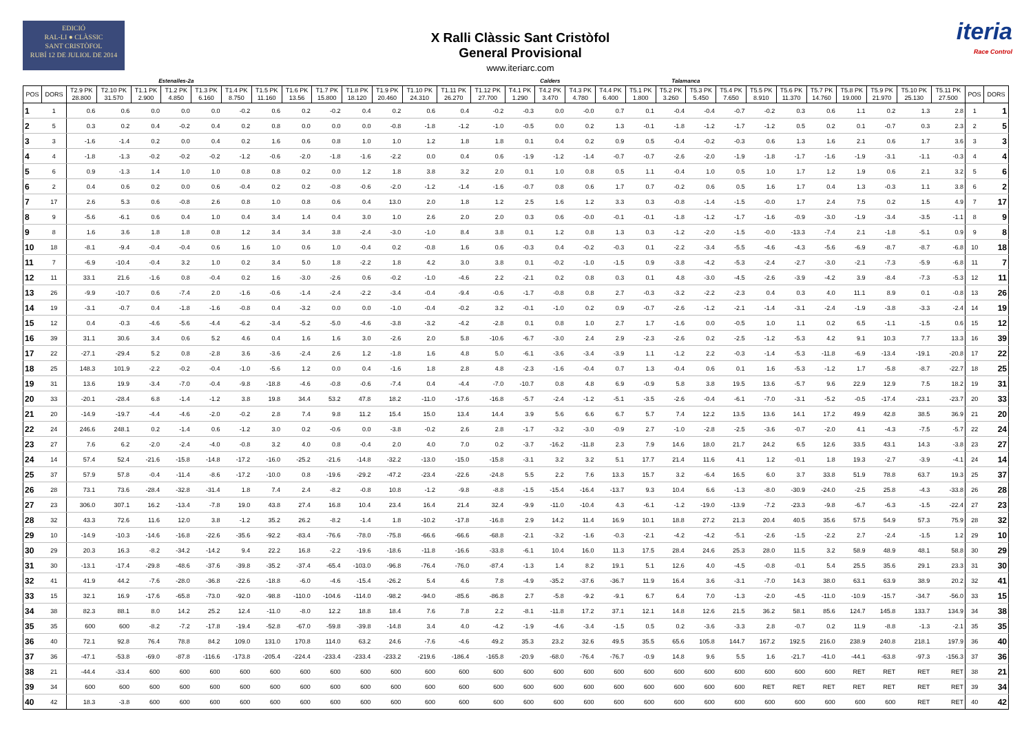EDICIÓ
RAL-LI ● CLÀSSIC
SANT CRISTÒFOL
RUBÍ 12 DE JULIOL DE 2014
X Ralli Clàssic Sant Cristòfol
General Provisional
www.iteriarc.com
iteria
Race Control
| | | | | Estenalles-2a | | | | | | | | | | | | Calders | | | | | Talamanca | | | | | | | | | | | |
| --- | --- | --- | --- | --- | --- | --- | --- | --- | --- | --- | --- | --- | --- | --- | --- | --- | --- | --- | --- | --- | --- | --- | --- | --- | --- | --- | --- | --- | --- | --- | --- | --- |
| POS | DORS | T2.9 PK 28.800 | T2.10 PK 31.570 | T1.1 PK 2.900 | T1.2 PK 4.850 | T1.3 PK 6.160 | T1.4 PK 8.750 | T1.5 PK 11.160 | T1.6 PK 13.56 | T1.7 PK 15.800 | T1.8 PK 18.120 | T1.9 PK 20.460 | T1.10 PK 24.310 | T1.11 PK 26.270 | T1.12 PK 27.700 | T4.1 PK 1.290 | T4.2 PK 3.470 | T4.3 PK 4.780 | T4.4 PK 6.400 | T5.1 PK 1.800 | T5.2 PK 3.260 | T5.3 PK 5.450 | T5.4 PK 7.650 | T5.5 PK 8.910 | T5.6 PK 11.370 | T5.7 PK 14.760 | T5.8 PK 19.000 | T5.9 PK 21.970 | T5.10 PK 25.130 | T5.11 PK 27.500 | POS | DORS |
| 1 | 1 | 0.6 | 0.6 | 0.0 | 0.0 | 0.0 | -0.2 | 0.6 | 0.2 | -0.2 | 0.4 | 0.2 | 0.6 | 0.4 | -0.2 | -0.3 | 0.0 | -0.0 | 0.7 | 0.1 | -0.4 | -0.4 | -0.7 | -0.2 | 0.3 | 0.6 | 1.1 | 0.2 | 1.3 | 2.8 | 1 | 1 |
| 2 | 5 | 0.3 | 0.2 | 0.4 | -0.2 | 0.4 | 0.2 | 0.8 | 0.0 | 0.0 | 0.0 | -0.8 | -1.8 | -1.2 | -1.0 | -0.5 | 0.0 | 0.2 | 1.3 | -0.1 | -1.8 | -1.2 | -1.7 | -1.2 | 0.5 | 0.2 | 0.1 | -0.7 | 0.3 | 2.3 | 2 | 5 |
| 3 | 3 | -1.6 | -1.4 | 0.2 | 0.0 | 0.4 | 0.2 | 1.6 | 0.6 | 0.8 | 1.0 | 1.0 | 1.2 | 1.8 | 1.8 | 0.1 | 0.4 | 0.2 | 0.9 | 0.5 | -0.4 | -0.2 | -0.3 | 0.6 | 1.3 | 1.6 | 2.1 | 0.6 | 1.7 | 3.6 | 3 | 3 |
| 4 | 4 | -1.8 | -1.3 | -0.2 | -0.2 | -0.2 | -1.2 | -0.6 | -2.0 | -1.8 | -1.6 | -2.2 | 0.0 | 0.4 | 0.6 | -1.9 | -1.2 | -1.4 | -0.7 | -0.7 | -2.6 | -2.0 | -1.9 | -1.8 | -1.7 | -1.6 | -1.9 | -3.1 | -1.1 | -0.3 | 4 | 4 |
| 5 | 6 | 0.9 | -1.3 | 1.4 | 1.0 | 1.0 | 0.8 | 0.8 | 0.2 | 0.0 | 1.2 | 1.8 | 3.8 | 3.2 | 2.0 | 0.1 | 1.0 | 0.8 | 0.5 | 1.1 | -0.4 | 1.0 | 0.5 | 1.0 | 1.7 | 1.2 | 1.9 | 0.6 | 2.1 | 3.2 | 5 | 6 |
| 6 | 2 | 0.4 | 0.6 | 0.2 | 0.0 | 0.6 | -0.4 | 0.2 | 0.2 | -0.8 | -0.6 | -2.0 | -1.2 | -1.4 | -1.6 | -0.7 | 0.8 | 0.6 | 1.7 | 0.7 | -0.2 | 0.6 | 0.5 | 1.6 | 1.7 | 0.4 | 1.3 | -0.3 | 1.1 | 3.8 | 6 | 2 |
| 7 | 17 | 2.6 | 5.3 | 0.6 | -0.8 | 2.6 | 0.8 | 1.0 | 0.8 | 0.6 | 0.4 | 13.0 | 2.0 | 1.8 | 1.2 | 2.5 | 1.6 | 1.2 | 3.3 | 0.3 | -0.8 | -1.4 | -1.5 | -0.0 | 1.7 | 2.4 | 7.5 | 0.2 | 1.5 | 4.9 | 7 | 17 |
| 8 | 9 | -5.6 | -6.1 | 0.6 | 0.4 | 1.0 | 0.4 | 3.4 | 1.4 | 0.4 | 3.0 | 1.0 | 2.6 | 2.0 | 2.0 | 0.3 | 0.6 | -0.0 | -0.1 | -0.1 | -1.8 | -1.2 | -1.7 | -1.6 | -0.9 | -3.0 | -1.9 | -3.4 | -3.5 | -1.1 | 8 | 9 |
| 9 | 8 | 1.6 | 3.6 | 1.8 | 1.8 | 0.8 | 1.2 | 3.4 | 3.4 | 3.8 | -2.4 | -3.0 | -1.0 | 8.4 | 3.8 | 0.1 | 1.2 | 0.8 | 1.3 | 0.3 | -1.2 | -2.0 | -1.5 | -0.0 | -13.3 | -7.4 | 2.1 | -1.8 | -5.1 | 0.9 | 9 | 8 |
| 10 | 18 | -8.1 | -9.4 | -0.4 | -0.4 | 0.6 | 1.6 | 1.0 | 0.6 | 1.0 | -0.4 | 0.2 | -0.8 | 1.6 | 0.6 | -0.3 | 0.4 | -0.2 | -0.3 | 0.1 | -2.2 | -3.4 | -5.5 | -4.6 | -4.3 | -5.6 | -6.9 | -8.7 | -8.7 | -6.8 | 10 | 18 |
| 11 | 7 | -6.9 | -10.4 | -0.4 | 3.2 | 1.0 | 0.2 | 3.4 | 5.0 | 1.8 | -2.2 | 1.8 | 4.2 | 3.0 | 3.8 | 0.1 | -0.2 | -1.0 | -1.5 | 0.9 | -3.8 | -4.2 | -5.3 | -2.4 | -2.7 | -3.0 | -2.1 | -7.3 | -5.9 | -6.8 | 11 | 7 |
| 12 | 11 | 33.1 | 21.6 | -1.6 | 0.8 | -0.4 | 0.2 | 1.6 | -3.0 | -2.6 | 0.6 | -0.2 | -1.0 | -4.6 | 2.2 | -2.1 | 0.2 | 0.8 | 0.3 | 0.1 | 4.8 | -3.0 | -4.5 | -2.6 | -3.9 | -4.2 | 3.9 | -8.4 | -7.3 | -5.3 | 12 | 11 |
| 13 | 26 | -9.9 | -10.7 | 0.6 | -7.4 | 2.0 | -1.6 | -0.6 | -1.4 | -2.4 | -2.2 | -3.4 | -0.4 | -9.4 | -0.6 | -1.7 | -0.8 | 0.8 | 2.7 | -0.3 | -3.2 | -2.2 | -2.3 | 0.4 | 0.3 | 4.0 | 11.1 | 8.9 | 0.1 | -0.8 | 13 | 26 |
| 14 | 19 | -3.1 | -0.7 | 0.4 | -1.8 | -1.6 | -0.8 | 0.4 | -3.2 | 0.0 | 0.0 | -1.0 | -0.4 | -0.2 | 3.2 | -0.1 | -1.0 | 0.2 | 0.9 | -0.7 | -2.6 | -1.2 | -2.1 | -1.4 | -3.1 | -2.4 | -1.9 | -3.8 | -3.3 | -2.4 | 14 | 19 |
| 15 | 12 | 0.4 | -0.3 | -4.6 | -5.6 | -4.4 | -6.2 | -3.4 | -5.2 | -5.0 | -4.6 | -3.8 | -3.2 | -4.2 | -2.8 | 0.1 | 0.8 | 1.0 | 2.7 | 1.7 | -1.6 | 0.0 | -0.5 | 1.0 | 1.1 | 0.2 | 6.5 | -1.1 | -1.5 | 0.6 | 15 | 12 |
| 16 | 39 | 31.1 | 30.6 | 3.4 | 0.6 | 5.2 | 4.6 | 0.4 | 1.6 | 1.6 | 3.0 | -2.6 | 2.0 | 5.8 | -10.6 | -6.7 | -3.0 | 2.4 | 2.9 | -2.3 | -2.6 | 0.2 | -2.5 | -1.2 | -5.3 | 4.2 | 9.1 | 10.3 | 7.7 | 13.3 | 16 | 39 |
| 17 | 22 | -27.1 | -29.4 | 5.2 | 0.8 | -2.8 | 3.6 | -3.6 | -2.4 | 2.6 | 1.2 | -1.8 | 1.6 | 4.8 | 5.0 | -6.1 | -3.6 | -3.4 | -3.9 | 1.1 | -1.2 | 2.2 | -0.3 | -1.4 | -5.3 | -11.8 | -6.9 | -13.4 | -19.1 | -20.8 | 17 | 22 |
| 18 | 25 | 148.3 | 101.9 | -2.2 | -0.2 | -0.4 | -1.0 | -5.6 | 1.2 | 0.0 | 0.4 | -1.6 | 1.8 | 2.8 | 4.8 | -2.3 | -1.6 | -0.4 | 0.7 | 1.3 | -0.4 | 0.6 | 0.1 | 1.6 | -5.3 | -1.2 | 1.7 | -5.8 | -8.7 | -22.7 | 18 | 25 |
| 19 | 31 | 13.6 | 19.9 | -3.4 | -7.0 | -0.4 | -9.8 | -18.8 | -4.6 | -0.8 | -0.6 | -7.4 | 0.4 | -4.4 | -7.0 | -10.7 | 0.8 | 4.8 | 6.9 | -0.9 | 5.8 | 3.8 | 19.5 | 13.6 | -5.7 | 9.6 | 22.9 | 12.9 | 7.5 | 18.2 | 19 | 31 |
| 20 | 33 | -20.1 | -28.4 | 6.8 | -1.4 | -1.2 | 3.8 | 19.8 | 34.4 | 53.2 | 47.8 | 18.2 | -11.0 | -17.6 | -16.8 | -5.7 | -2.4 | -1.2 | -5.1 | -3.5 | -2.6 | -0.4 | -6.1 | -7.0 | -3.1 | -5.2 | -0.5 | -17.4 | -23.1 | -23.7 | 20 | 33 |
| 21 | 20 | -14.9 | -19.7 | -4.4 | -4.6 | -2.0 | -0.2 | 2.8 | 7.4 | 9.8 | 11.2 | 15.4 | 15.0 | 13.4 | 14.4 | 3.9 | 5.6 | 6.6 | 6.7 | 5.7 | 7.4 | 12.2 | 13.5 | 13.6 | 14.1 | 17.2 | 49.9 | 42.8 | 38.5 | 36.9 | 21 | 20 |
| 22 | 24 | 246.6 | 248.1 | 0.2 | -1.4 | 0.6 | -1.2 | 3.0 | 0.2 | -0.6 | 0.0 | -3.8 | -0.2 | 2.6 | 2.8 | -1.7 | -3.2 | -3.0 | -0.9 | 2.7 | -1.0 | -2.8 | -2.5 | -3.6 | -0.7 | -2.0 | 4.1 | -4.3 | -7.5 | -5.7 | 22 | 24 |
| 23 | 27 | 7.6 | 6.2 | -2.0 | -2.4 | -4.0 | -0.8 | 3.2 | 4.0 | 0.8 | -0.4 | 2.0 | 4.0 | 7.0 | 0.2 | -3.7 | -16.2 | -11.8 | 2.3 | 7.9 | 14.6 | 18.0 | 21.7 | 24.2 | 6.5 | 12.6 | 33.5 | 43.1 | 14.3 | -3.8 | 23 | 27 |
| 24 | 14 | 57.4 | 52.4 | -21.6 | -15.8 | -14.8 | -17.2 | -16.0 | -25.2 | -21.6 | -14.8 | -32.2 | -13.0 | -15.0 | -15.8 | -3.1 | 3.2 | 3.2 | 5.1 | 17.7 | 21.4 | 11.6 | 4.1 | 1.2 | -0.1 | 1.8 | 19.3 | -2.7 | -3.9 | -4.1 | 24 | 14 |
| 25 | 37 | 57.9 | 57.8 | -0.4 | -11.4 | -8.6 | -17.2 | -10.0 | 0.8 | -19.6 | -29.2 | -47.2 | -23.4 | -22.6 | -24.8 | 5.5 | 2.2 | 7.6 | 13.3 | 15.7 | 3.2 | -6.4 | 16.5 | 6.0 | 3.7 | 33.8 | 51.9 | 78.8 | 63.7 | 19.3 | 25 | 37 |
| 26 | 28 | 73.1 | 73.6 | -28.4 | -32.8 | -31.4 | 1.8 | 7.4 | 2.4 | -8.2 | -0.8 | 10.8 | -1.2 | -9.8 | -8.8 | -1.5 | -15.4 | -16.4 | -13.7 | 9.3 | 10.4 | 6.6 | -1.3 | -8.0 | -30.9 | -24.0 | -2.5 | 25.8 | -4.3 | -33.8 | 26 | 28 |
| 27 | 23 | 306.0 | 307.1 | 16.2 | -13.4 | -7.8 | 19.0 | 43.8 | 27.4 | 16.8 | 10.4 | 23.4 | 16.4 | 21.4 | 32.4 | -9.9 | -11.0 | -10.4 | 4.3 | -6.1 | -1.2 | -19.0 | -13.9 | -7.2 | -23.3 | -9.8 | -6.7 | -6.3 | -1.5 | -22.4 | 27 | 23 |
| 28 | 32 | 43.3 | 72.6 | 11.6 | 12.0 | 3.8 | -1.2 | 35.2 | 26.2 | -8.2 | -1.4 | 1.8 | -10.2 | -17.8 | -16.8 | 2.9 | 14.2 | 11.4 | 16.9 | 10.1 | 18.8 | 27.2 | 21.3 | 20.4 | 40.5 | 35.6 | 57.5 | 54.9 | 57.3 | 75.9 | 28 | 32 |
| 29 | 10 | -14.9 | -10.3 | -14.6 | -16.8 | -22.6 | -35.6 | -92.2 | -83.4 | -76.6 | -78.0 | -75.8 | -66.6 | -66.6 | -68.8 | -2.1 | -3.2 | -1.6 | -0.3 | -2.1 | -4.2 | -4.2 | -5.1 | -2.6 | -1.5 | -2.2 | 2.7 | -2.4 | -1.5 | 1.2 | 29 | 10 |
| 30 | 29 | 20.3 | 16.3 | -8.2 | -34.2 | -14.2 | 9.4 | 22.2 | 16.8 | -2.2 | -19.6 | -18.6 | -11.8 | -16.6 | -33.8 | -6.1 | 10.4 | 16.0 | 11.3 | 17.5 | 28.4 | 24.6 | 25.3 | 28.0 | 11.5 | 3.2 | 58.9 | 48.9 | 48.1 | 58.8 | 30 | 29 |
| 31 | 30 | -13.1 | -17.4 | -29.8 | -48.6 | -37.6 | -39.8 | -35.2 | -37.4 | -65.4 | -103.0 | -96.8 | -76.4 | -76.0 | -87.4 | -1.3 | 1.4 | 8.2 | 19.1 | 5.1 | 12.6 | 4.0 | -4.5 | -0.8 | -0.1 | 5.4 | 25.5 | 35.6 | 29.1 | 23.3 | 31 | 30 |
| 32 | 41 | 41.9 | 44.2 | -7.6 | -28.0 | -36.8 | -22.6 | -18.8 | -6.0 | -4.6 | -15.4 | -26.2 | 5.4 | 4.6 | 7.8 | -4.9 | -35.2 | -37.6 | -36.7 | 11.9 | 16.4 | 3.6 | -3.1 | -7.0 | 14.3 | 38.0 | 63.1 | 63.9 | 38.9 | 20.2 | 32 | 41 |
| 33 | 15 | 32.1 | 16.9 | -17.6 | -65.8 | -73.0 | -92.0 | -98.8 | -110.0 | -104.6 | -114.0 | -98.2 | -94.0 | -85.6 | -86.8 | 2.7 | -5.8 | -9.2 | -9.1 | 6.7 | 6.4 | 7.0 | -1.3 | -2.0 | -4.5 | -11.0 | -10.9 | -15.7 | -34.7 | -56.0 | 33 | 15 |
| 34 | 38 | 82.3 | 88.1 | 8.0 | 14.2 | 25.2 | 12.4 | -11.0 | -8.0 | 12.2 | 18.8 | 18.4 | 7.6 | 7.8 | 2.2 | -8.1 | -11.8 | 17.2 | 37.1 | 12.1 | 14.8 | 12.6 | 21.5 | 36.2 | 58.1 | 85.6 | 124.7 | 145.8 | 133.7 | 134.9 | 34 | 38 |
| 35 | 35 | 600 | 600 | -8.2 | -7.2 | -17.8 | -19.4 | -52.8 | -67.0 | -59.8 | -39.8 | -14.8 | 3.4 | 4.0 | -4.2 | -1.9 | -4.6 | -3.4 | -1.5 | 0.5 | 0.2 | -3.6 | -3.3 | 2.8 | -0.7 | 0.2 | 11.9 | -8.8 | -1.3 | -2.1 | 35 | 35 |
| 36 | 40 | 72.1 | 92.8 | 76.4 | 78.8 | 84.2 | 109.0 | 131.0 | 170.8 | 114.0 | 63.2 | 24.6 | -7.6 | -4.6 | 49.2 | 35.3 | 23.2 | 32.6 | 49.5 | 35.5 | 65.6 | 105.8 | 144.7 | 167.2 | 192.5 | 216.0 | 238.9 | 240.8 | 218.1 | 197.9 | 36 | 40 |
| 37 | 36 | -47.1 | -53.8 | -69.0 | -87.8 | -116.6 | -173.8 | -205.4 | -224.4 | -233.4 | -233.4 | -233.2 | -219.6 | -186.4 | -165.8 | -20.9 | -68.0 | -76.4 | -76.7 | -0.9 | 14.8 | 9.6 | 5.5 | 1.6 | -21.7 | -41.0 | -44.1 | -63.8 | -97.3 | -156.3 | 37 | 36 |
| 38 | 21 | -44.4 | -33.4 | 600 | 600 | 600 | 600 | 600 | 600 | 600 | 600 | 600 | 600 | 600 | 600 | 600 | 600 | 600 | 600 | 600 | 600 | 600 | 600 | 600 | 600 | 600 | RET | RET | RET | RET | 38 | 21 |
| 39 | 34 | 600 | 600 | 600 | 600 | 600 | 600 | 600 | 600 | 600 | 600 | 600 | 600 | 600 | 600 | 600 | 600 | 600 | 600 | 600 | 600 | 600 | 600 | RET | RET | RET | RET | RET | RET | RET | 39 | 34 |
| 40 | 42 | 18.3 | -3.8 | 600 | 600 | 600 | 600 | 600 | 600 | 600 | 600 | 600 | 600 | 600 | 600 | 600 | 600 | 600 | 600 | 600 | 600 | 600 | 600 | 600 | 600 | 600 | 600 | 600 | RET | RET | 40 | 42 |